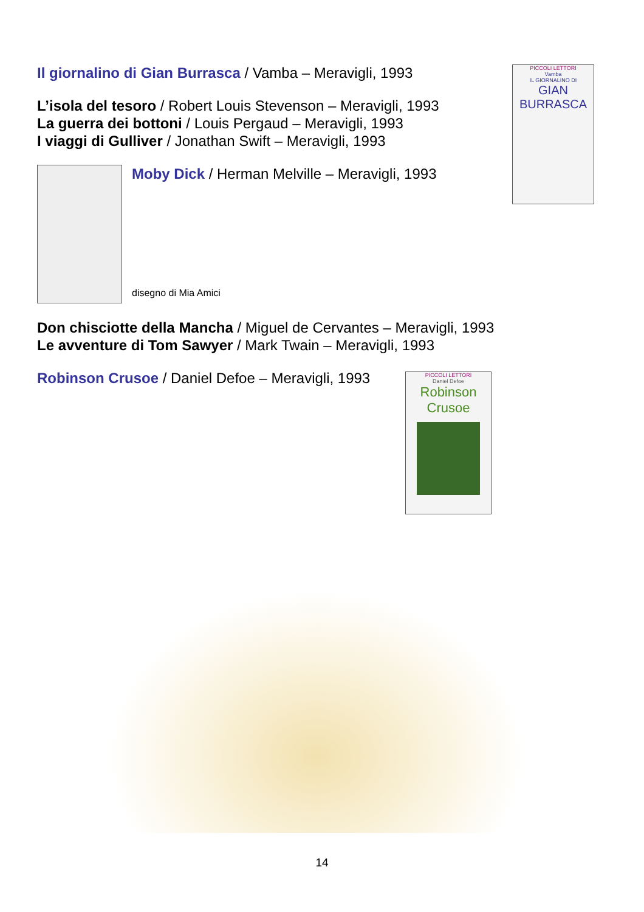Il giornalino di Gian Burrasca / Vamba – Meravigli, 1993
L’isola del tesoro / Robert Louis Stevenson – Meravigli, 1993
La guerra dei bottoni / Louis Pergaud – Meravigli, 1993
I viaggi di Gulliver / Jonathan Swift – Meravigli, 1993
Moby Dick / Herman Melville – Meravigli, 1993
disegno di Mia Amici
Don chisciotte della Mancha / Miguel de Cervantes – Meravigli, 1993
Le avventure di Tom Sawyer / Mark Twain – Meravigli, 1993
Robinson Crusoe / Daniel Defoe – Meravigli, 1993
PICCOLI LETTORI
Vamba
IL GIORNALINO DI
GIAN BURRASCA
PICCOLI LETTORI
Daniel Defoe
Robinson Crusoe
14